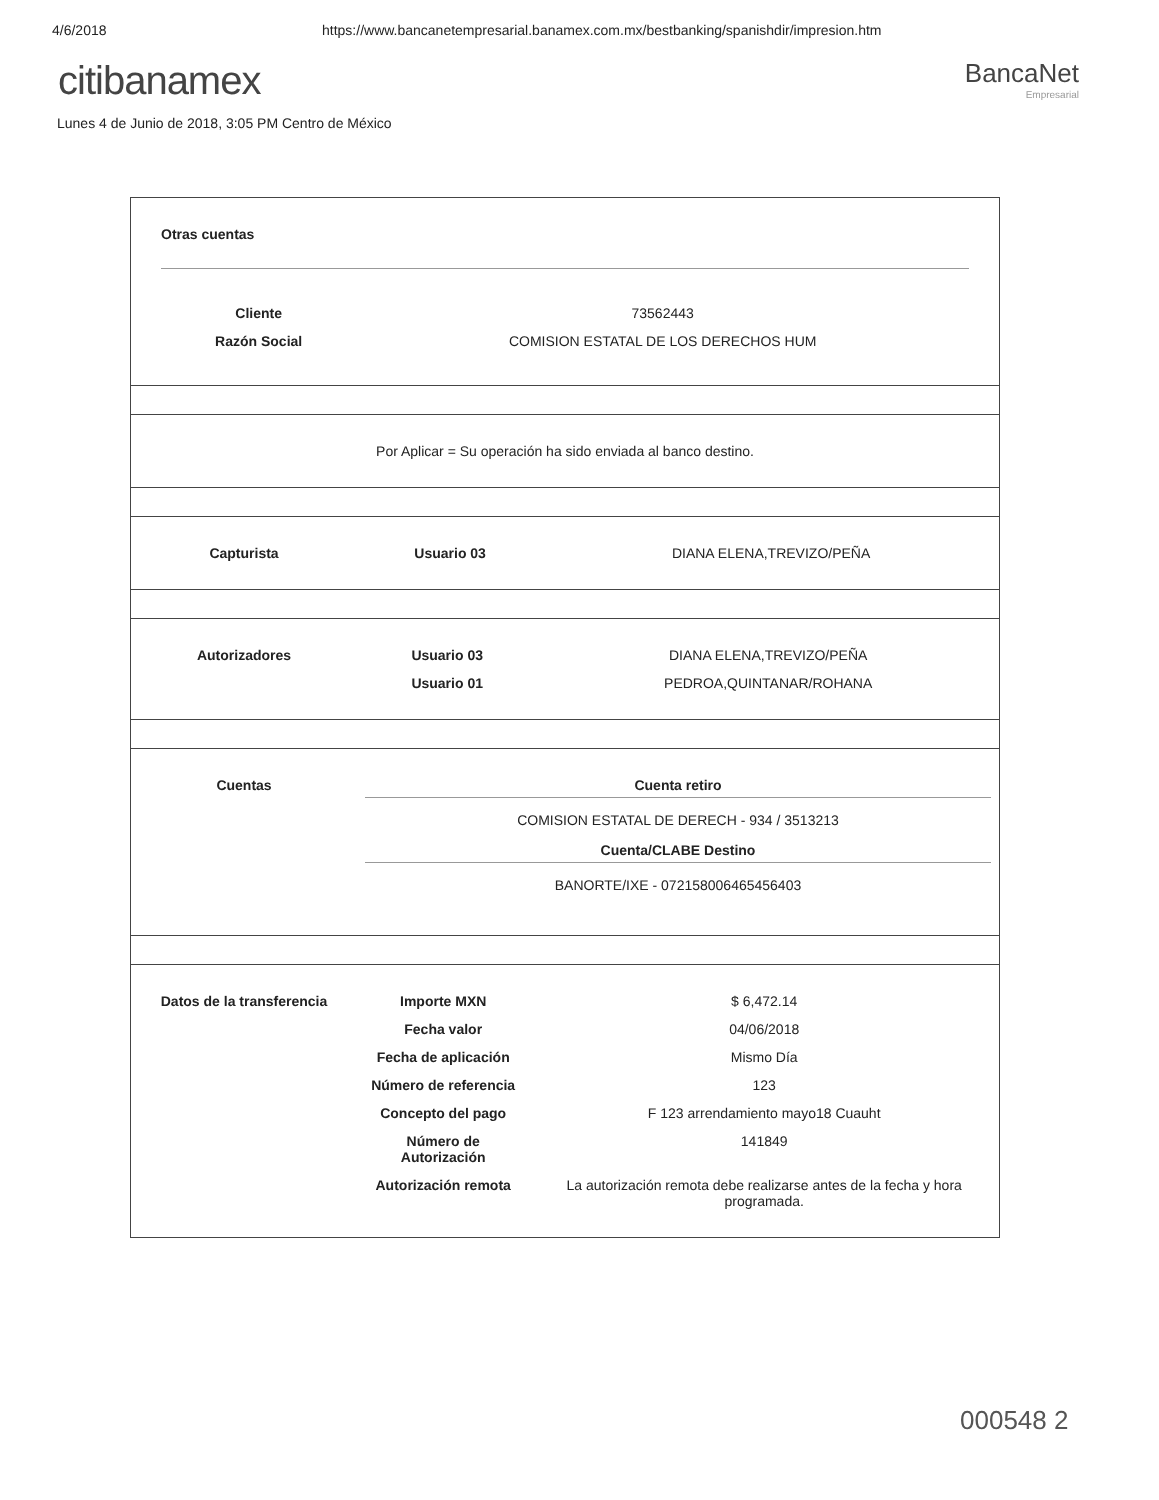4/6/2018 https://www.bancanetempresarial.banamex.com.mx/bestbanking/spanishdir/impresion.htm
citibanamex
BancaNet
Empresarial
Lunes 4 de Junio de 2018, 3:05 PM Centro de México
Otras cuentas
| Cliente | 73562443 |
| Razón Social | COMISION ESTATAL DE LOS DERECHOS HUM |
Por Aplicar = Su operación ha sido enviada al banco destino.
| Capturista | Usuario 03 | DIANA ELENA,TREVIZO/PEÑA |
| Autorizadores | Usuario 03 | DIANA ELENA,TREVIZO/PEÑA |
| | Usuario 01 | PEDROA,QUINTANAR/ROHANA |
| Cuentas | Cuenta retiro COMISION ESTATAL DE DERECH - 934 / 3513213 Cuenta/CLABE Destino BANORTE/IXE - 072158006465456403 |
| Datos de la transferencia | Importe MXN | $ 6,472.14 |
| | Fecha valor | 04/06/2018 |
| | Fecha de aplicación | Mismo Día |
| | Número de referencia | 123 |
| | Concepto del pago | F 123 arrendamiento mayo18 Cuauht |
| | Número de Autorización | 141849 |
| | Autorización remota | La autorización remota debe realizarse antes de la fecha y hora programada. |
000548 2